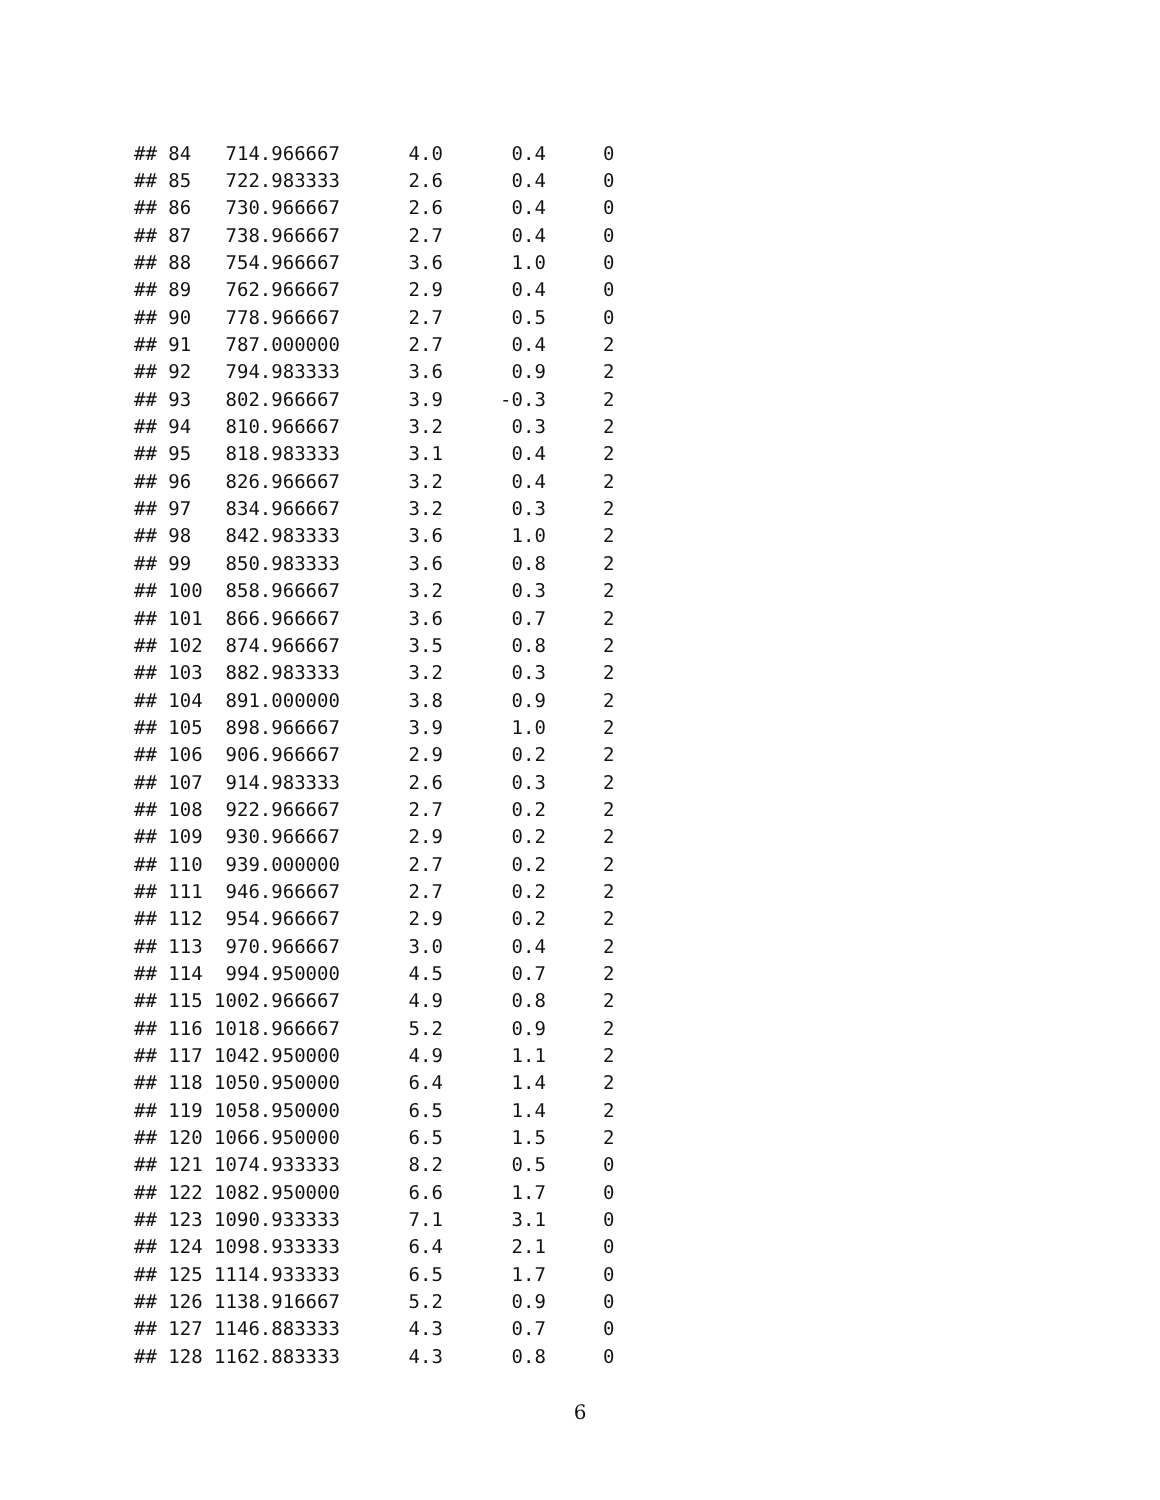| ## 84 | 714.966667 | 4.0 | 0.4 | 0 |
| ## 85 | 722.983333 | 2.6 | 0.4 | 0 |
| ## 86 | 730.966667 | 2.6 | 0.4 | 0 |
| ## 87 | 738.966667 | 2.7 | 0.4 | 0 |
| ## 88 | 754.966667 | 3.6 | 1.0 | 0 |
| ## 89 | 762.966667 | 2.9 | 0.4 | 0 |
| ## 90 | 778.966667 | 2.7 | 0.5 | 0 |
| ## 91 | 787.000000 | 2.7 | 0.4 | 2 |
| ## 92 | 794.983333 | 3.6 | 0.9 | 2 |
| ## 93 | 802.966667 | 3.9 | -0.3 | 2 |
| ## 94 | 810.966667 | 3.2 | 0.3 | 2 |
| ## 95 | 818.983333 | 3.1 | 0.4 | 2 |
| ## 96 | 826.966667 | 3.2 | 0.4 | 2 |
| ## 97 | 834.966667 | 3.2 | 0.3 | 2 |
| ## 98 | 842.983333 | 3.6 | 1.0 | 2 |
| ## 99 | 850.983333 | 3.6 | 0.8 | 2 |
| ## 100 | 858.966667 | 3.2 | 0.3 | 2 |
| ## 101 | 866.966667 | 3.6 | 0.7 | 2 |
| ## 102 | 874.966667 | 3.5 | 0.8 | 2 |
| ## 103 | 882.983333 | 3.2 | 0.3 | 2 |
| ## 104 | 891.000000 | 3.8 | 0.9 | 2 |
| ## 105 | 898.966667 | 3.9 | 1.0 | 2 |
| ## 106 | 906.966667 | 2.9 | 0.2 | 2 |
| ## 107 | 914.983333 | 2.6 | 0.3 | 2 |
| ## 108 | 922.966667 | 2.7 | 0.2 | 2 |
| ## 109 | 930.966667 | 2.9 | 0.2 | 2 |
| ## 110 | 939.000000 | 2.7 | 0.2 | 2 |
| ## 111 | 946.966667 | 2.7 | 0.2 | 2 |
| ## 112 | 954.966667 | 2.9 | 0.2 | 2 |
| ## 113 | 970.966667 | 3.0 | 0.4 | 2 |
| ## 114 | 994.950000 | 4.5 | 0.7 | 2 |
| ## 115 | 1002.966667 | 4.9 | 0.8 | 2 |
| ## 116 | 1018.966667 | 5.2 | 0.9 | 2 |
| ## 117 | 1042.950000 | 4.9 | 1.1 | 2 |
| ## 118 | 1050.950000 | 6.4 | 1.4 | 2 |
| ## 119 | 1058.950000 | 6.5 | 1.4 | 2 |
| ## 120 | 1066.950000 | 6.5 | 1.5 | 2 |
| ## 121 | 1074.933333 | 8.2 | 0.5 | 0 |
| ## 122 | 1082.950000 | 6.6 | 1.7 | 0 |
| ## 123 | 1090.933333 | 7.1 | 3.1 | 0 |
| ## 124 | 1098.933333 | 6.4 | 2.1 | 0 |
| ## 125 | 1114.933333 | 6.5 | 1.7 | 0 |
| ## 126 | 1138.916667 | 5.2 | 0.9 | 0 |
| ## 127 | 1146.883333 | 4.3 | 0.7 | 0 |
| ## 128 | 1162.883333 | 4.3 | 0.8 | 0 |
6